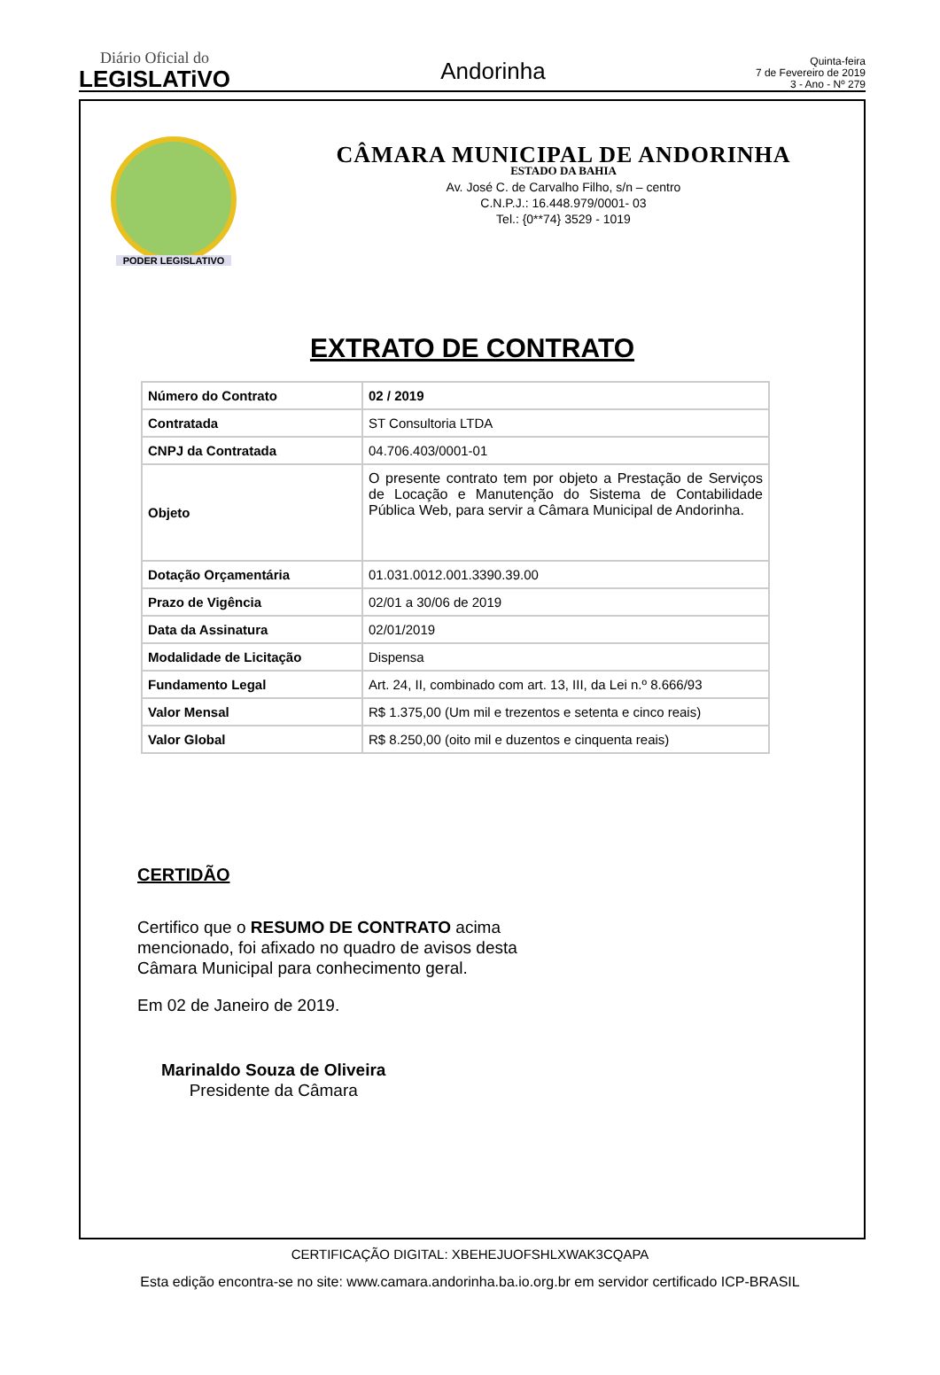Diário Oficial do
LEGISLATiVO
Andorinha
Quinta-feira
7 de Fevereiro de 2019
3 - Ano - Nº 279
PODER LEGISLATIVO
CÂMARA MUNICIPAL DE ANDORINHA
ESTADO DA BAHIA
Av. José C. de Carvalho Filho, s/n – centro
C.N.P.J.: 16.448.979/0001- 03
Tel.: {0**74} 3529 - 1019
EXTRATO DE CONTRATO
| Número do Contrato | 02 / 2019 |
| Contratada | ST Consultoria LTDA |
| CNPJ da Contratada | 04.706.403/0001-01 |
| Objeto | O presente contrato tem por objeto a Prestação de Serviços de Locação e Manutenção do Sistema de Contabilidade Pública Web, para servir a Câmara Municipal de Andorinha. |
| Dotação Orçamentária | 01.031.0012.001.3390.39.00 |
| Prazo de Vigência | 02/01 a 30/06 de 2019 |
| Data da Assinatura | 02/01/2019 |
| Modalidade de Licitação | Dispensa |
| Fundamento Legal | Art. 24, II, combinado com art. 13, III, da Lei n.º 8.666/93 |
| Valor Mensal | R$ 1.375,00 (Um mil e trezentos e setenta e cinco reais) |
| Valor Global | R$ 8.250,00 (oito mil e duzentos e cinquenta reais) |
CERTIDÃO
Certifico que o RESUMO DE CONTRATO acima mencionado, foi afixado no quadro de avisos desta Câmara Municipal para conhecimento geral.
Em 02 de Janeiro de 2019.
Marinaldo Souza de Oliveira
Presidente da Câmara
CERTIFICAÇÃO DIGITAL: XBEHEJUOFSHLXWAK3CQAPA
Esta edição encontra-se no site: www.camara.andorinha.ba.io.org.br em servidor certificado ICP-BRASIL